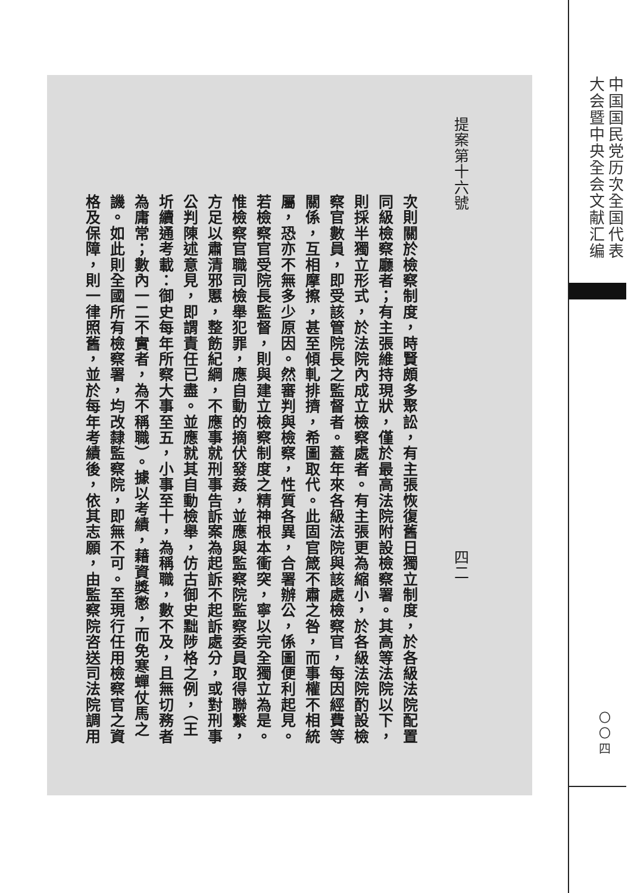提案第十六號 四二
次則關於檢察制度，時賢頗多聚訟，有主張恢復舊日獨立制度，於各級法院配置
同級檢察廳者；有主張維持現狀，僅於最高法院附設檢察署。其高等法院以下，
則採半獨立形式，於法院內成立檢察處者。有主張更為縮小，於各級法院酌設檢
察官數員，即受該管院長之監督者。蓋年來各級法院與該處檢察官，每因經費等
關係，互相摩擦，甚至傾軋排擠，希圖取代。此固官箴不肅之咎，而事權不相統
屬，恐亦不無多少原因。然審判與檢察，性質各異，合署辦公，係圖便利起見。
若檢察官受院長監督，則與建立檢察制度之精神根本衝突，寧以完全獨立為是。
惟檢察官職司檢舉犯罪，應自動的摘伏發姦，並應與監察院監察委員取得聯繫，
方足以肅清邪慝，整飭紀綱，不應事就刑事告訴案為起訴不起訴處分，或對刑事
公判陳述意見，即謂責任已盡。並應就其自動檢舉，仿古御史黜陟格之例，（王
圻續通考載：御史每年所察大事至五，小事至十，為稱職，數不及，且無切務者
為庸常；數內一二不實者，為不稱職）。據以考績，藉資獎懲，而免寒蟬仗馬之
譏。如此則全國所有檢察署，均改隸監察院，即無不可。至現行任用檢察官之資
格及保障，則一律照舊，並於每年考績後，依其志願，由監察院咨送司法院調用
中国国民党历次全国代表
大会暨中央全会文献汇编
〇〇四